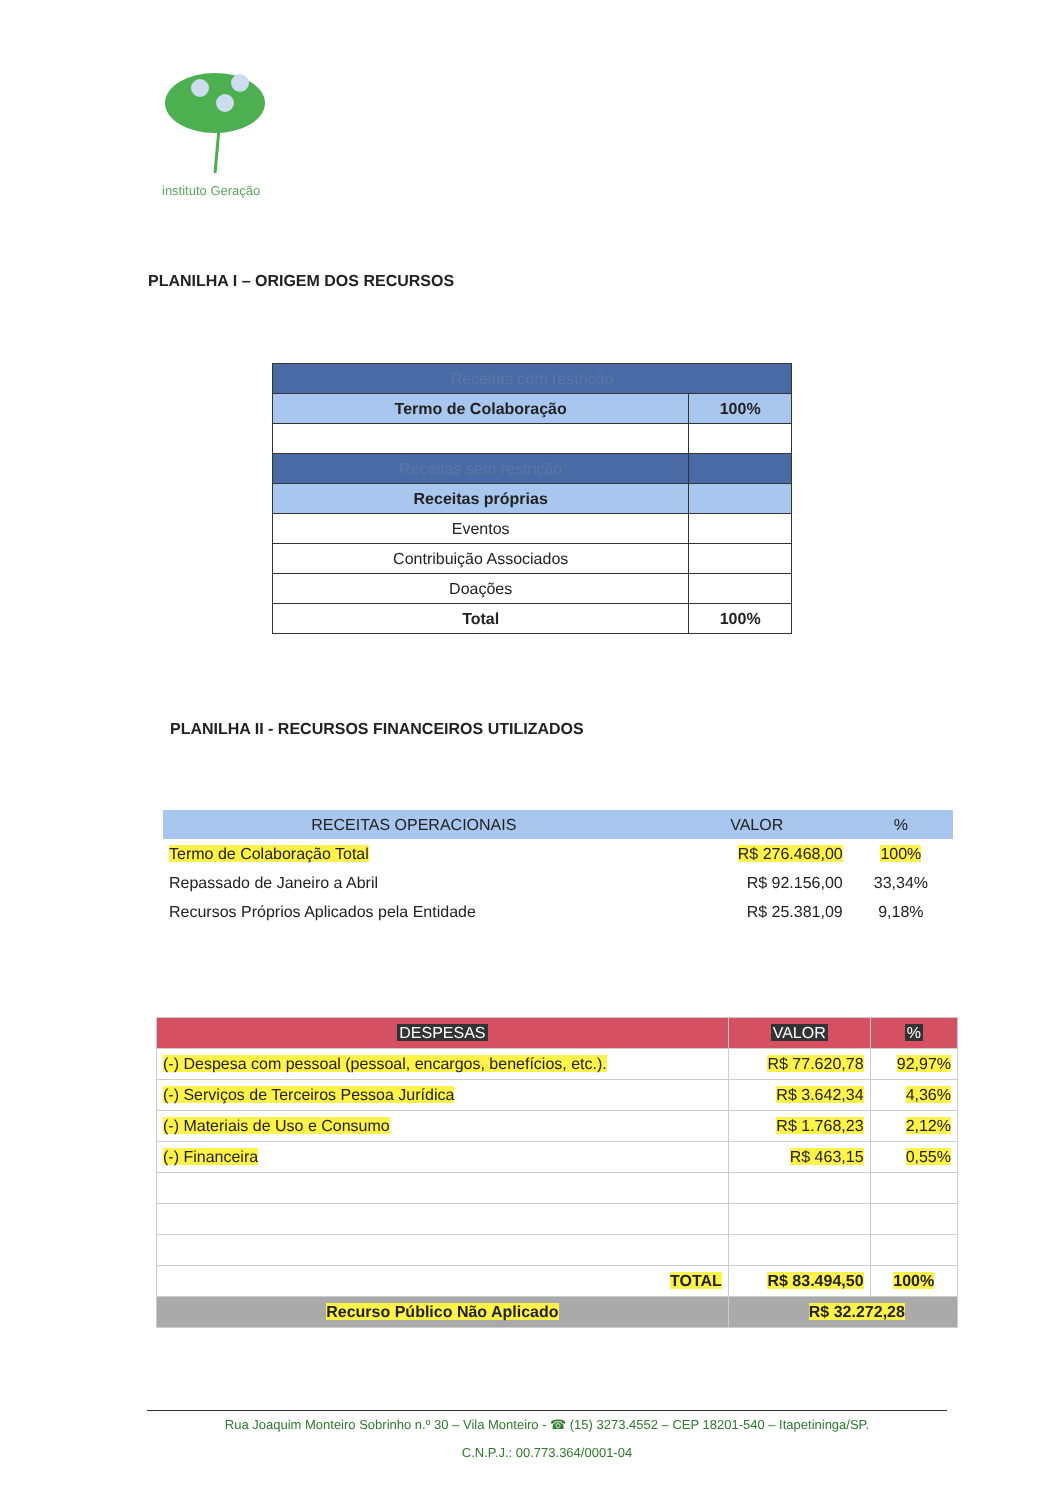instituto Geração
PLANILHA I – ORIGEM DOS RECURSOS
| Receitas com restrição | |
| Termo de Colaboração | 100% |
| Receitas sem restrição | |
| Receitas próprias | |
| Eventos | |
| Contribuição Associados | |
| Doações | |
| Total | 100% |
PLANILHA II - RECURSOS FINANCEIROS UTILIZADOS
| RECEITAS OPERACIONAIS | VALOR | % |
| Termo de Colaboração Total | R$ 276.468,00 | 100% |
| Repassado de Janeiro a Abril | R$ 92.156,00 | 33,34% |
| Recursos Próprios Aplicados pela Entidade | R$ 25.381,09 | 9,18% |
| DESPESAS | VALOR | % |
| (-) Despesa com pessoal (pessoal, encargos, benefícios, etc.). | R$ 77.620,78 | 92,97% |
| (-) Serviços de Terceiros Pessoa Jurídica | R$ 3.642,34 | 4,36% |
| (-) Materiais de Uso e Consumo | R$ 1.768,23 | 2,12% |
| (-) Financeira | R$ 463,15 | 0,55% |
| TOTAL | R$ 83.494,50 | 100% |
| Recurso Público Não Aplicado | R$ 32.272,28 | |
Rua Joaquim Monteiro Sobrinho n.º 30 – Vila Monteiro - ☎ (15) 3273.4552 – CEP 18201-540 – Itapetininga/SP.
C.N.P.J.: 00.773.364/0001-04